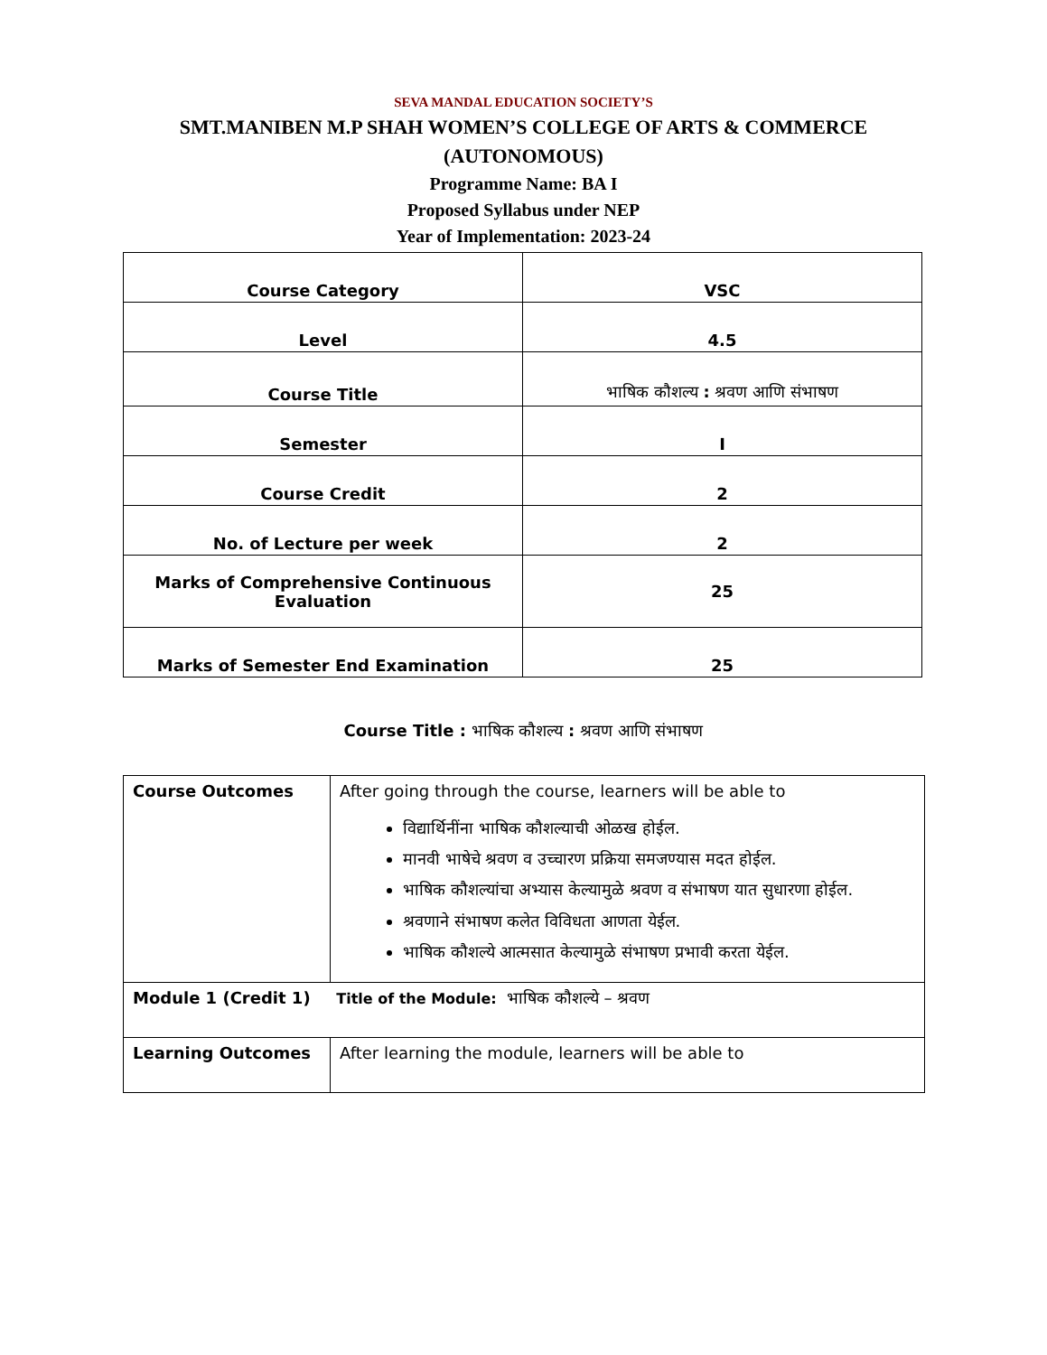SEVA MANDAL EDUCATION SOCIETY’S
SMT.MANIBEN M.P SHAH WOMEN’S COLLEGE OF ARTS & COMMERCE
(AUTONOMOUS)
Programme Name: BA I
Proposed Syllabus under NEP
Year of Implementation: 2023-24
| Course Category | VSC |
| Level | 4.5 |
| Course Title | भाषिक कौशल्य : श्रवण आणि संभाषण |
| Semester | I |
| Course Credit | 2 |
| No. of Lecture per week | 2 |
| Marks of Comprehensive Continuous Evaluation | 25 |
| Marks of Semester End Examination | 25 |
Course Title : भाषिक कौशल्य : श्रवण आणि संभाषण
| Course Outcomes | After going through the course, learners will be able to विद्यार्थिनींना भाषिक कौशल्याची ओळख होईल. मानवी भाषेचे श्रवण व उच्चारण प्रक्रिया समजण्यास मदत होईल. भाषिक कौशल्यांचा अभ्यास केल्यामुळे श्रवण व संभाषण यात सुधारणा होईल. श्रवणाने संभाषण कलेत विविधता आणता येईल. भाषिक कौशल्ये आत्मसात केल्यामुळे संभाषण प्रभावी करता येईल. |
| Module 1 (Credit 1) Title of the Module: भाषिक कौशल्ये – श्रवण | |
| Learning Outcomes | After learning the module, learners will be able to |